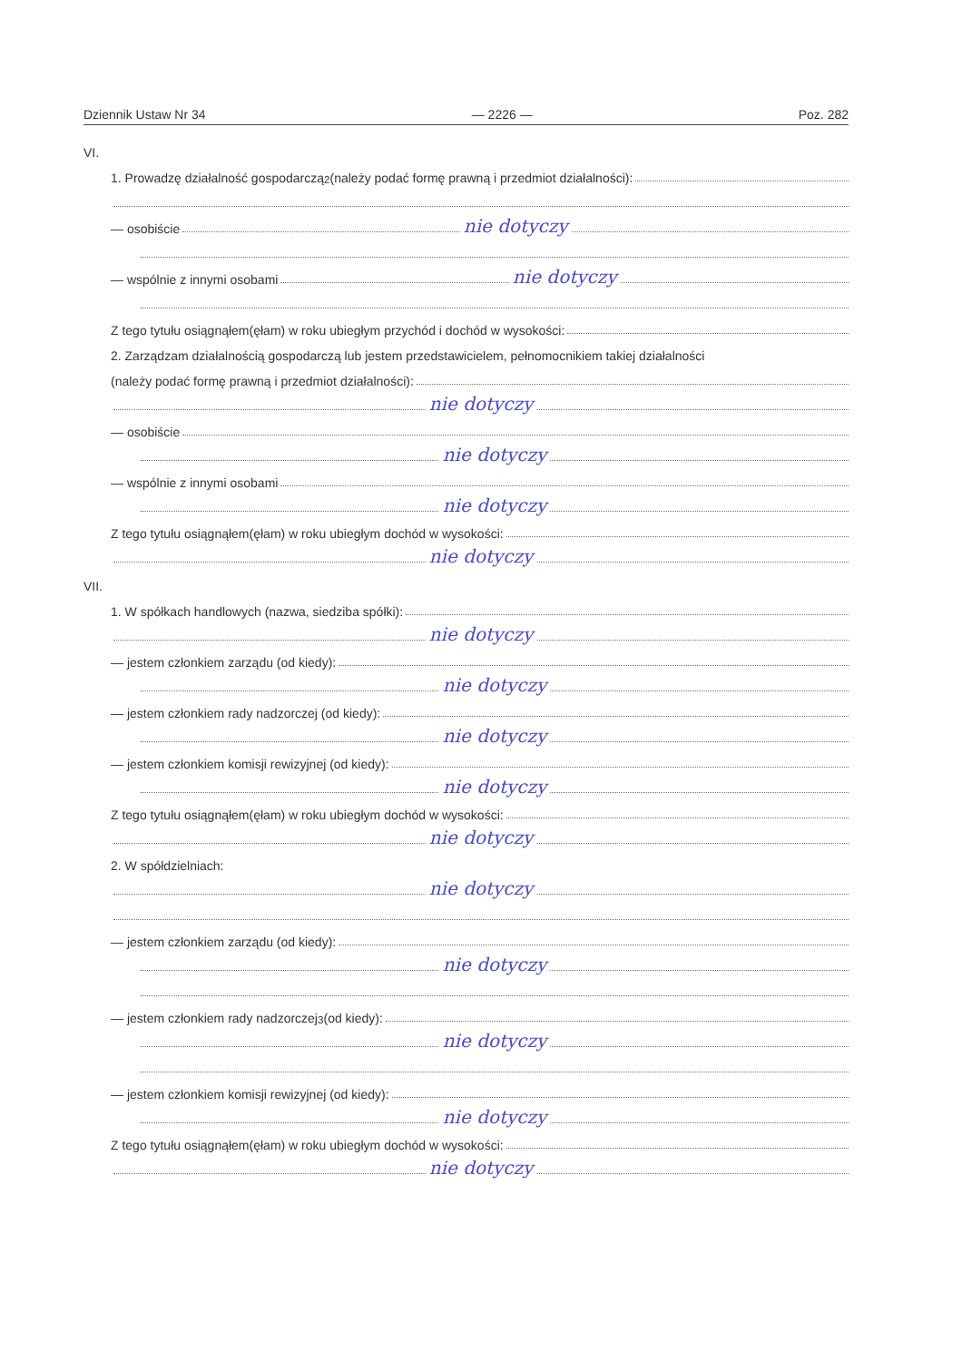Dziennik Ustaw Nr 34 — 2226 — Poz. 282
VI.
1. Prowadzę działalność gospodarczą<sup>2</sup> (należy podać formę prawną i przedmiot działalności):
— osobiście nie dotyczy
— wspólnie z innymi osobami nie dotyczy
Z tego tytułu osiągnąłem(ęłam) w roku ubiegłym przychód i dochód w wysokości:
2. Zarządzam działalnością gospodarczą lub jestem przedstawicielem, pełnomocnikiem takiej działalności
(należy podać formę prawną i przedmiot działalności):
nie dotyczy
— osobiście
nie dotyczy
— wspólnie z innymi osobami
nie dotyczy
Z tego tytułu osiągnąłem(ęłam) w roku ubiegłym dochód w wysokości:
nie dotyczy
VII.
1. W spółkach handlowych (nazwa, siedziba spółki):
nie dotyczy
— jestem członkiem zarządu (od kiedy):
nie dotyczy
— jestem członkiem rady nadzorczej (od kiedy):
nie dotyczy
— jestem członkiem komisji rewizyjnej (od kiedy):
nie dotyczy
Z tego tytułu osiągnąłem(ęłam) w roku ubiegłym dochód w wysokości:
nie dotyczy
2. W spółdzielniach:
nie dotyczy
— jestem członkiem zarządu (od kiedy):
nie dotyczy
— jestem członkiem rady nadzorczej<sup>3</sup> (od kiedy):
nie dotyczy
— jestem członkiem komisji rewizyjnej (od kiedy):
nie dotyczy
Z tego tytułu osiągnąłem(ęłam) w roku ubiegłym dochód w wysokości:
nie dotyczy